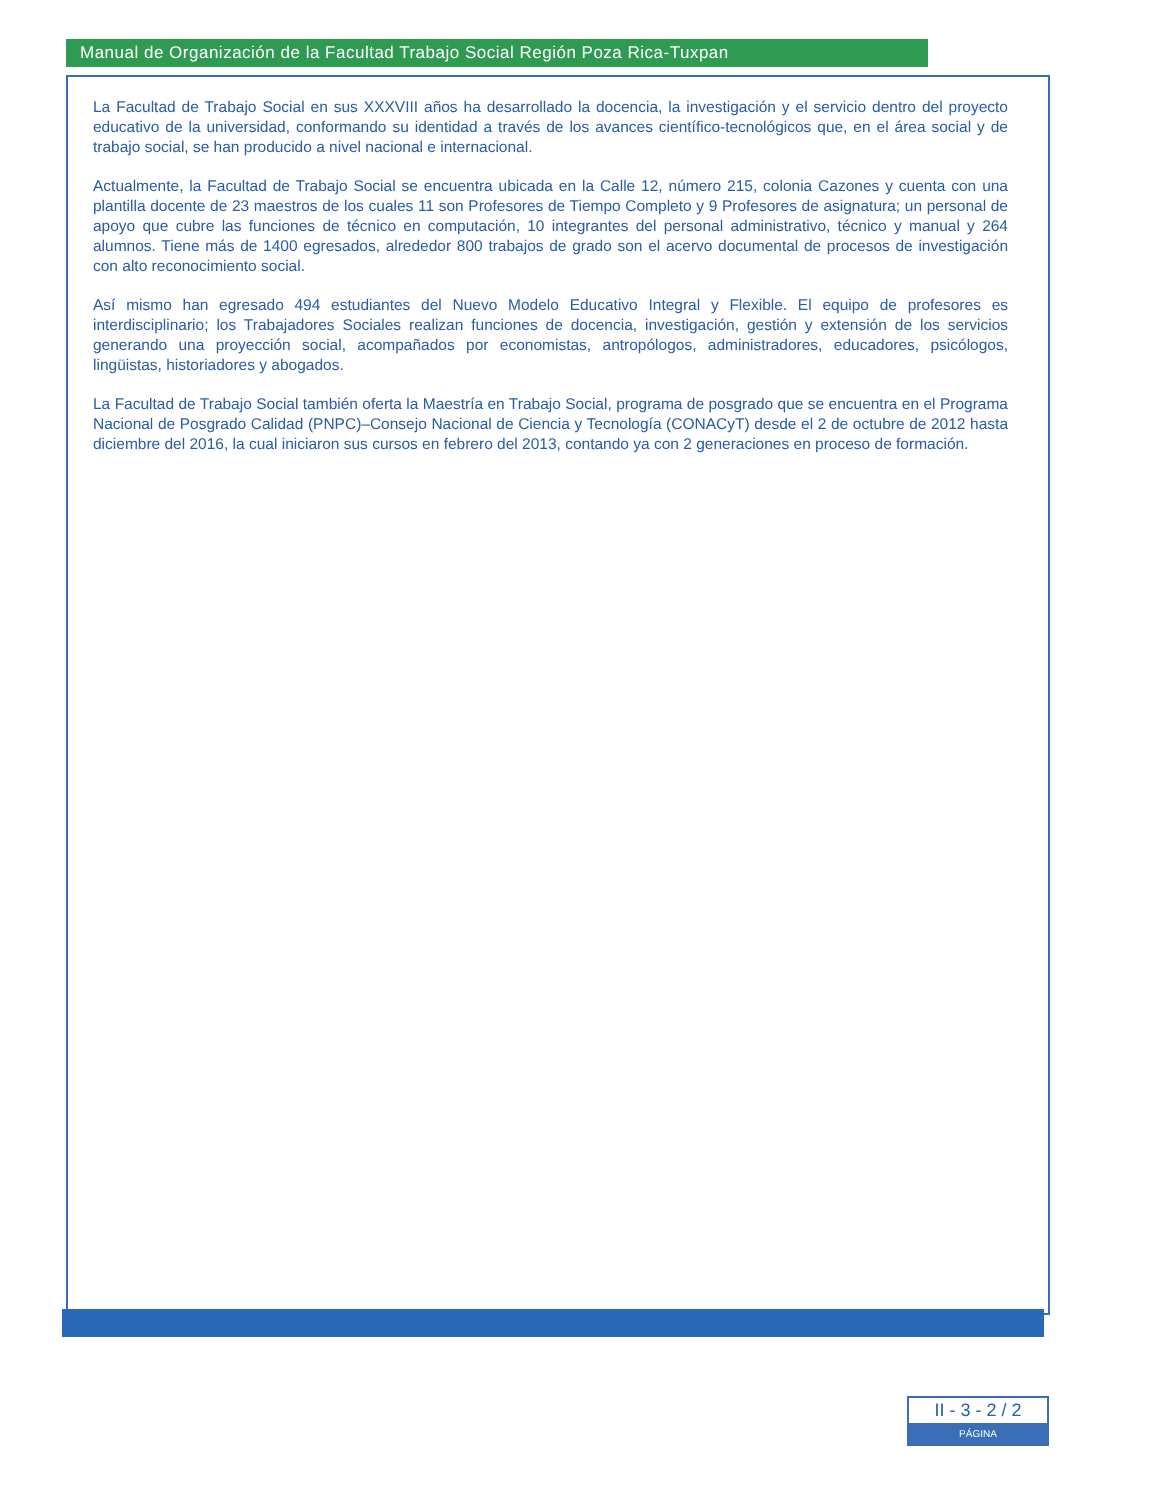Manual de Organización de la Facultad Trabajo Social Región Poza Rica-Tuxpan
La Facultad de Trabajo Social en sus XXXVIII años ha desarrollado la docencia, la investigación y el servicio dentro del proyecto educativo de la universidad, conformando su identidad a través de los avances científico-tecnológicos que, en el área social y de trabajo social, se han producido a nivel nacional e internacional.
Actualmente, la Facultad de Trabajo Social se encuentra ubicada en la Calle 12, número 215, colonia Cazones y cuenta con una plantilla docente de 23 maestros de los cuales 11 son Profesores de Tiempo Completo y 9 Profesores de asignatura; un personal de apoyo que cubre las funciones de técnico en computación, 10 integrantes del personal administrativo, técnico y manual y 264 alumnos. Tiene más de 1400 egresados, alrededor 800 trabajos de grado son el acervo documental de procesos de investigación con alto reconocimiento social.
Así mismo han egresado 494 estudiantes del Nuevo Modelo Educativo Integral y Flexible. El equipo de profesores es interdisciplinario; los Trabajadores Sociales realizan funciones de docencia, investigación, gestión y extensión de los servicios generando una proyección social, acompañados por economistas, antropólogos, administradores, educadores, psicólogos, lingüistas, historiadores y abogados.
La Facultad de Trabajo Social también oferta la Maestría en Trabajo Social, programa de posgrado que se encuentra en el Programa Nacional de Posgrado Calidad (PNPC)–Consejo Nacional de Ciencia y Tecnología (CONACyT) desde el 2 de octubre de 2012 hasta diciembre del 2016, la cual iniciaron sus cursos en febrero del 2013, contando ya con 2 generaciones en proceso de formación.
II - 3 - 2 / 2
PÁGINA